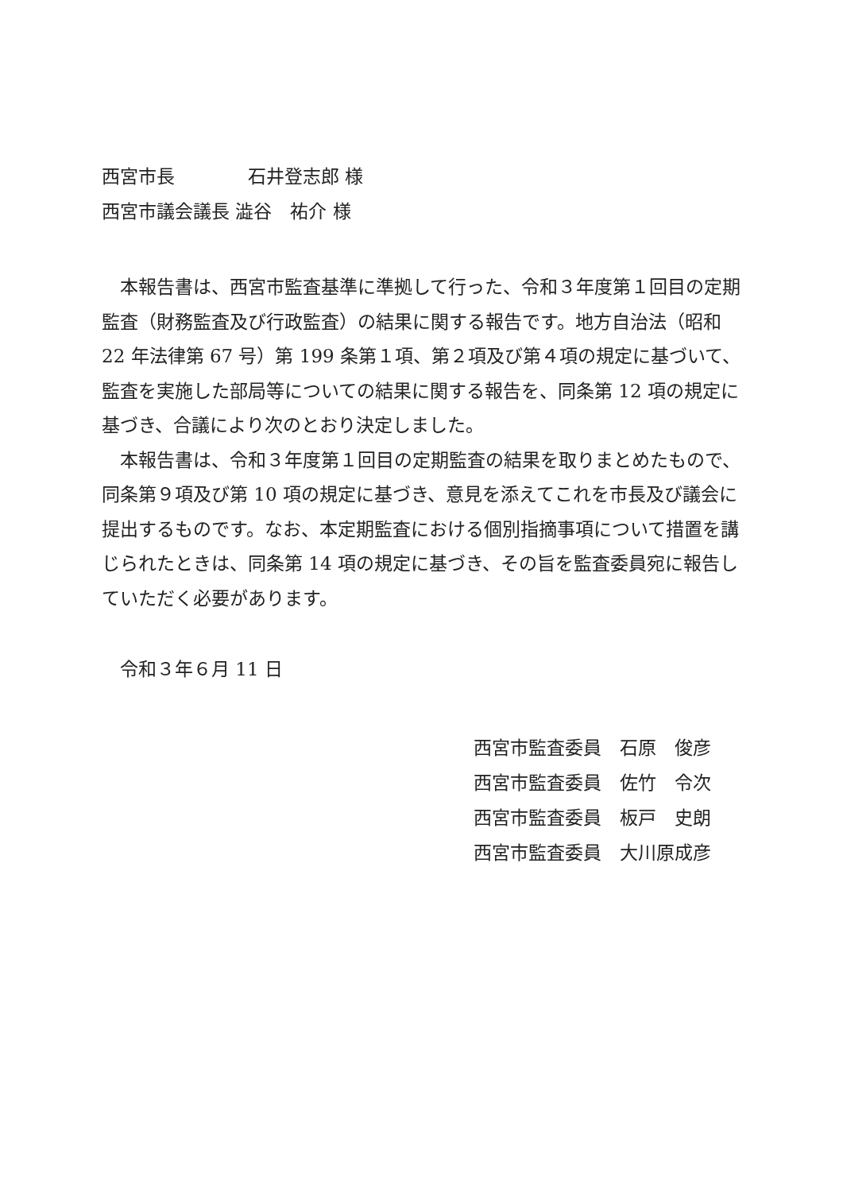西宮市長　　　　石井登志郎 様
西宮市議会議長 澁谷　祐介 様
本報告書は、西宮市監査基準に準拠して行った、令和３年度第１回目の定期監査（財務監査及び行政監査）の結果に関する報告です。地方自治法（昭和 22 年法律第 67 号）第 199 条第１項、第２項及び第４項の規定に基づいて、監査を実施した部局等についての結果に関する報告を、同条第 12 項の規定に基づき、合議により次のとおり決定しました。
本報告書は、令和３年度第１回目の定期監査の結果を取りまとめたもので、同条第９項及び第 10 項の規定に基づき、意見を添えてこれを市長及び議会に提出するものです。なお、本定期監査における個別指摘事項について措置を講じられたときは、同条第 14 項の規定に基づき、その旨を監査委員宛に報告していただく必要があります。
令和３年６月 11 日
西宮市監査委員　石原　俊彦
西宮市監査委員　佐竹　令次
西宮市監査委員　板戸　史朗
西宮市監査委員　大川原成彦